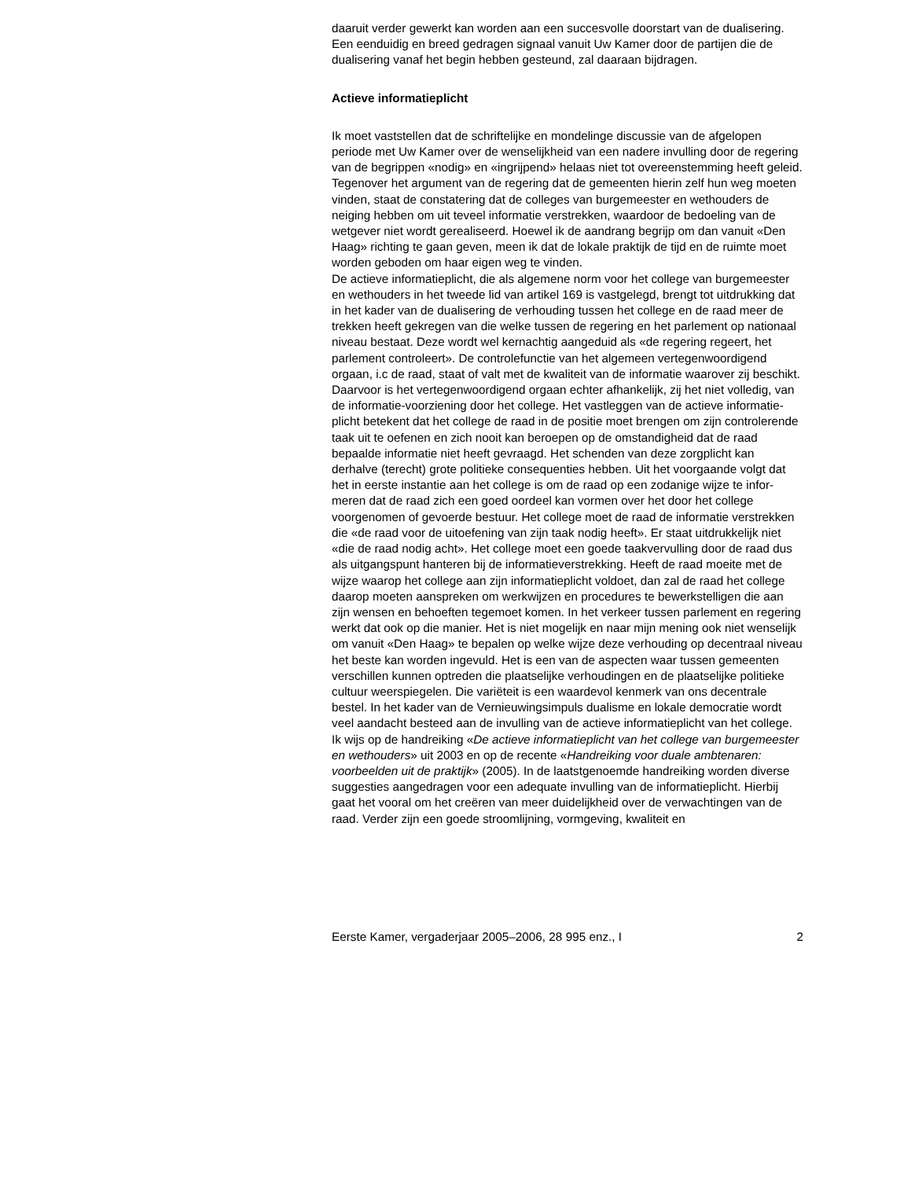daaruit verder gewerkt kan worden aan een succesvolle doorstart van de dualisering. Een eenduidig en breed gedragen signaal vanuit Uw Kamer door de partijen die de dualisering vanaf het begin hebben gesteund, zal daaraan bijdragen.
Actieve informatieplicht
Ik moet vaststellen dat de schriftelijke en mondelinge discussie van de afgelopen periode met Uw Kamer over de wenselijkheid van een nadere invulling door de regering van de begrippen «nodig» en «ingrijpend» helaas niet tot overeenstemming heeft geleid. Tegenover het argument van de regering dat de gemeenten hierin zelf hun weg moeten vinden, staat de constatering dat de colleges van burgemeester en wethouders de neiging hebben om uit teveel informatie verstrekken, waardoor de bedoeling van de wetgever niet wordt gerealiseerd. Hoewel ik de aandrang begrijp om dan vanuit «Den Haag» richting te gaan geven, meen ik dat de lokale praktijk de tijd en de ruimte moet worden geboden om haar eigen weg te vinden.
De actieve informatieplicht, die als algemene norm voor het college van burgemeester en wethouders in het tweede lid van artikel 169 is vastgelegd, brengt tot uitdrukking dat in het kader van de dualisering de verhouding tussen het college en de raad meer de trekken heeft gekregen van die welke tussen de regering en het parlement op nationaal niveau bestaat. Deze wordt wel kernachtig aangeduid als «de regering regeert, het parlement controleert». De controlefunctie van het algemeen vertegenwoordigend orgaan, i.c de raad, staat of valt met de kwaliteit van de informatie waarover zij beschikt. Daarvoor is het vertegenwoordigend orgaan echter afhankelijk, zij het niet volledig, van de informatie-voorziening door het college. Het vastleggen van de actieve informatie-plicht betekent dat het college de raad in de positie moet brengen om zijn controlerende taak uit te oefenen en zich nooit kan beroepen op de omstandigheid dat de raad bepaalde informatie niet heeft gevraagd. Het schenden van deze zorgplicht kan derhalve (terecht) grote politieke consequenties hebben. Uit het voorgaande volgt dat het in eerste instantie aan het college is om de raad op een zodanige wijze te infor-meren dat de raad zich een goed oordeel kan vormen over het door het college voorgenomen of gevoerde bestuur. Het college moet de raad de informatie verstrekken die «de raad voor de uitoefening van zijn taak nodig heeft». Er staat uitdrukkelijk niet «die de raad nodig acht». Het college moet een goede taakvervulling door de raad dus als uitgangspunt hanteren bij de informatieverstrekking. Heeft de raad moeite met de wijze waarop het college aan zijn informatieplicht voldoet, dan zal de raad het college daarop moeten aanspreken om werkwijzen en procedures te bewerkstelligen die aan zijn wensen en behoeften tegemoet komen. In het verkeer tussen parlement en regering werkt dat ook op die manier. Het is niet mogelijk en naar mijn mening ook niet wenselijk om vanuit «Den Haag» te bepalen op welke wijze deze verhouding op decentraal niveau het beste kan worden ingevuld. Het is een van de aspecten waar tussen gemeenten verschillen kunnen optreden die plaatselijke verhoudingen en de plaatselijke politieke cultuur weerspiegelen. Die variëteit is een waardevol kenmerk van ons decentrale bestel. In het kader van de Vernieuwingsimpuls dualisme en lokale democratie wordt veel aandacht besteed aan de invulling van de actieve informatieplicht van het college. Ik wijs op de handreiking «De actieve informatieplicht van het college van burgemeester en wethouders» uit 2003 en op de recente «Handreiking voor duale ambtenaren: voorbeelden uit de praktijk» (2005). In de laatstgenoemde handreiking worden diverse suggesties aangedragen voor een adequate invulling van de informatieplicht. Hierbij gaat het vooral om het creëren van meer duidelijkheid over de verwachtingen van de raad. Verder zijn een goede stroomlijning, vormgeving, kwaliteit en
Eerste Kamer, vergaderjaar 2005–2006, 28 995 enz., I 2